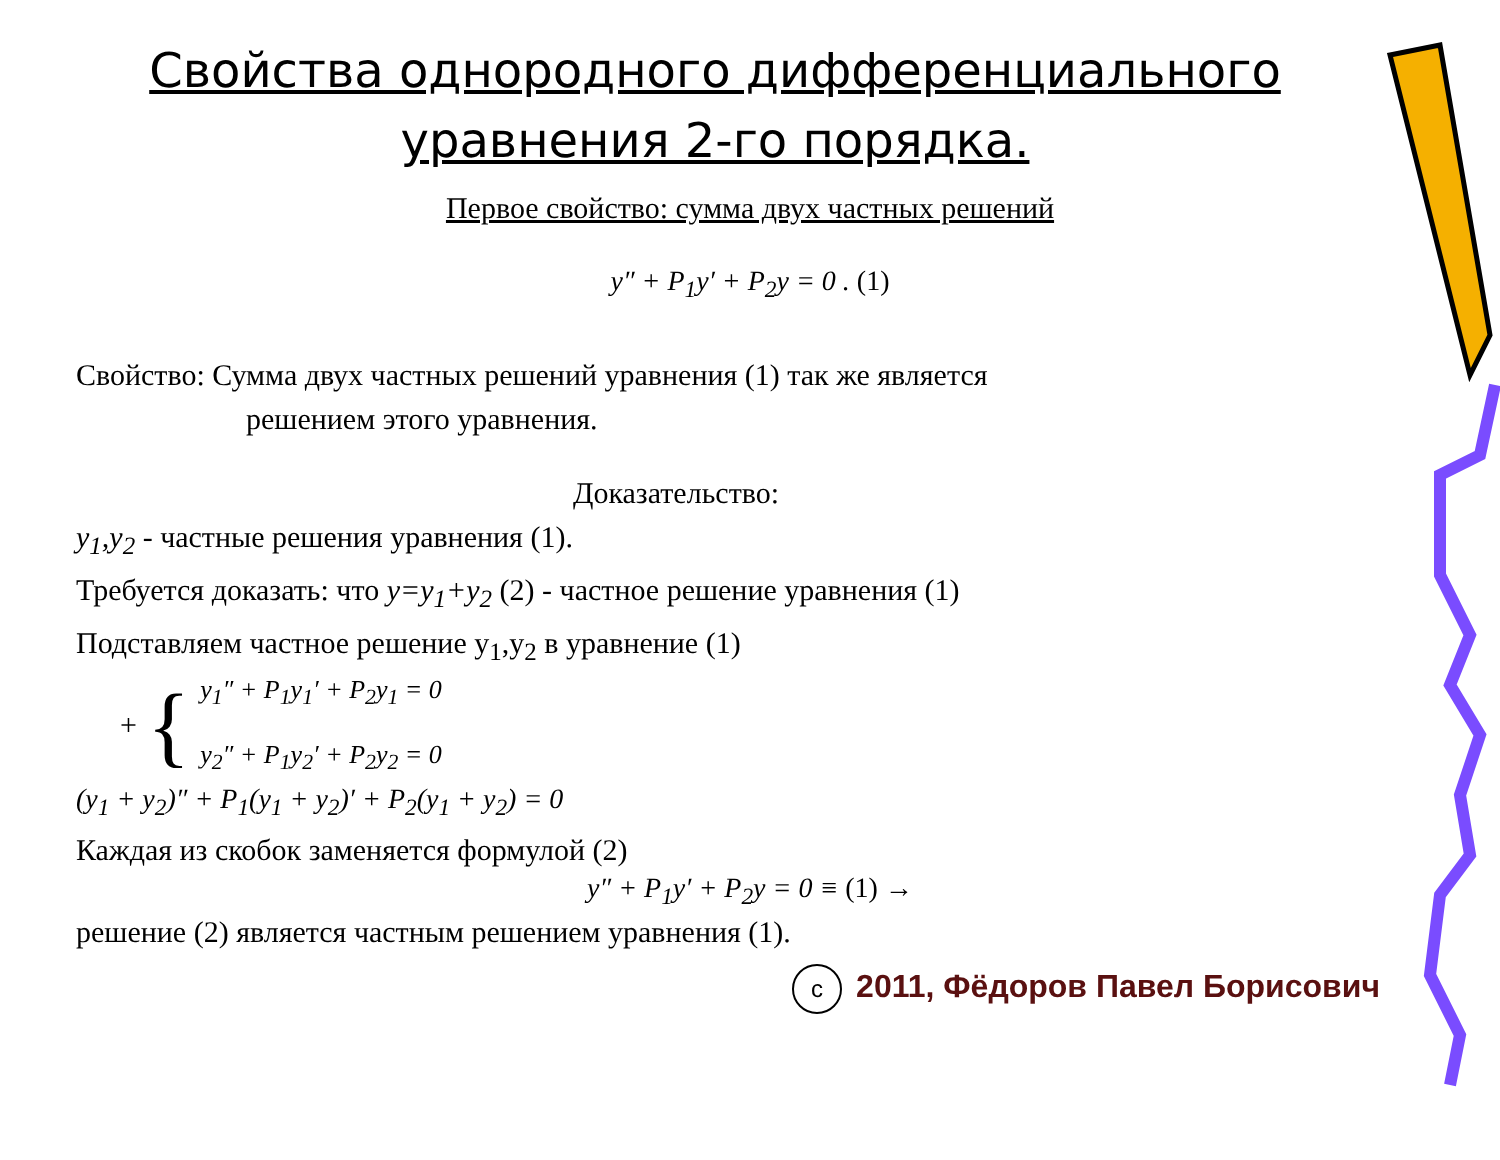Свойства однородного дифференциального уравнения 2-го порядка.
Первое свойство: сумма двух частных решений
y″ + P<sub>1</sub>y′ + P<sub>2</sub>y = 0 . (1)
Свойство: Сумма двух частных решений уравнения (1) так же является
решением этого уравнения.
Доказательство:
y<sub>1</sub>,y<sub>2</sub> - частные решения уравнения (1).
Требуется доказать: что y=y<sub>1</sub>+y<sub>2</sub> (2) - частное решение уравнения (1)
Подставляем частное решение y<sub>1</sub>,y<sub>2</sub> в уравнение (1)
+ {
y<sub>1</sub>″ + P<sub>1</sub>y<sub>1</sub>′ + P<sub>2</sub>y<sub>1</sub> = 0
y<sub>2</sub>″ + P<sub>1</sub>y<sub>2</sub>′ + P<sub>2</sub>y<sub>2</sub> = 0
(y<sub>1</sub> + y<sub>2</sub>)″ + P<sub>1</sub>(y<sub>1</sub> + y<sub>2</sub>)′ + P<sub>2</sub>(y<sub>1</sub> + y<sub>2</sub>) = 0
Каждая из скобок заменяется формулой (2)
y″ + P<sub>1</sub>y′ + P<sub>2</sub>y = 0 ≡ (1) →
решение (2) является частным решением уравнения (1).
c 2011, Фёдоров Павел Борисович